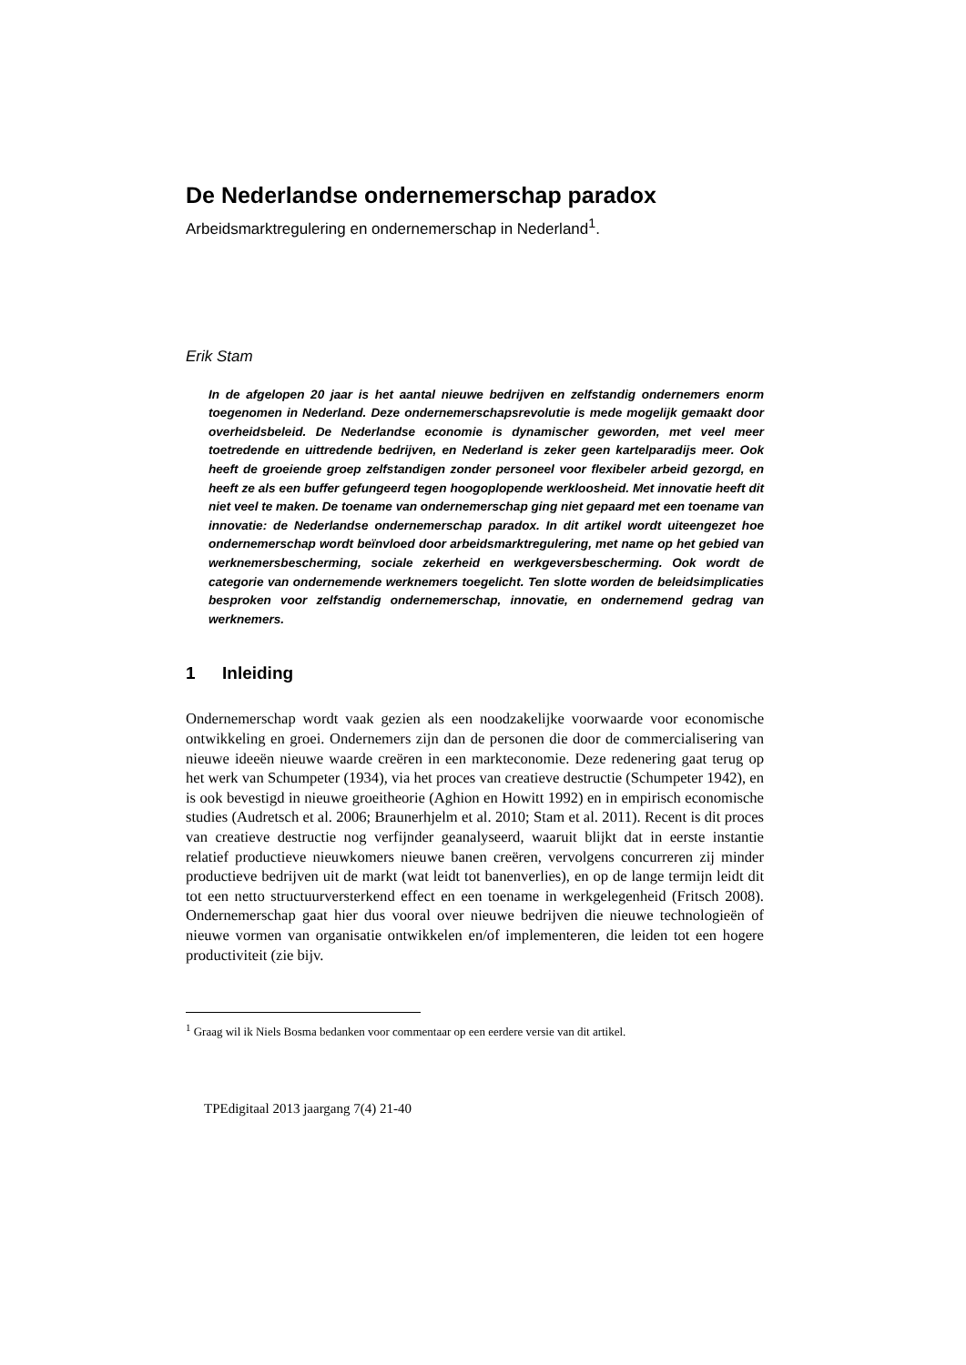De Nederlandse ondernemerschap paradox
Arbeidsmarktregulering en ondernemerschap in Nederland<sup>1</sup>.
Erik Stam
In de afgelopen 20 jaar is het aantal nieuwe bedrijven en zelfstandig ondernemers enorm toegenomen in Nederland. Deze ondernemerschapsrevolutie is mede mogelijk gemaakt door overheidsbeleid. De Nederlandse economie is dynamischer geworden, met veel meer toetredende en uittredende bedrijven, en Nederland is zeker geen kartelparadijs meer. Ook heeft de groeiende groep zelfstandigen zonder personeel voor flexibeler arbeid gezorgd, en heeft ze als een buffer gefungeerd tegen hoogoplopende werkloosheid. Met innovatie heeft dit niet veel te maken. De toename van ondernemerschap ging niet gepaard met een toename van innovatie: de Nederlandse ondernemerschap paradox. In dit artikel wordt uiteengezet hoe ondernemerschap wordt beïnvloed door arbeidsmarktregulering, met name op het gebied van werknemersbescherming, sociale zekerheid en werkgeversbescherming. Ook wordt de categorie van ondernemende werknemers toegelicht. Ten slotte worden de beleidsimplicaties besproken voor zelfstandig ondernemerschap, innovatie, en ondernemend gedrag van werknemers.
1 Inleiding
Ondernemerschap wordt vaak gezien als een noodzakelijke voorwaarde voor economische ontwikkeling en groei. Ondernemers zijn dan de personen die door de commercialisering van nieuwe ideeën nieuwe waarde creëren in een markteconomie. Deze redenering gaat terug op het werk van Schumpeter (1934), via het proces van creatieve destructie (Schumpeter 1942), en is ook bevestigd in nieuwe groeitheorie (Aghion en Howitt 1992) en in empirisch economische studies (Audretsch et al. 2006; Braunerhjelm et al. 2010; Stam et al. 2011). Recent is dit proces van creatieve destructie nog verfijnder geanalyseerd, waaruit blijkt dat in eerste instantie relatief productieve nieuwkomers nieuwe banen creëren, vervolgens concurreren zij minder productieve bedrijven uit de markt (wat leidt tot banenverlies), en op de lange termijn leidt dit tot een netto structuurversterkend effect en een toename in werkgelegenheid (Fritsch 2008). Ondernemerschap gaat hier dus vooral over nieuwe bedrijven die nieuwe technologieën of nieuwe vormen van organisatie ontwikkelen en/of implementeren, die leiden tot een hogere productiviteit (zie bijv.
<sup>1</sup> Graag wil ik Niels Bosma bedanken voor commentaar op een eerdere versie van dit artikel.
TPEdigitaal 2013 jaargang 7(4) 21-40